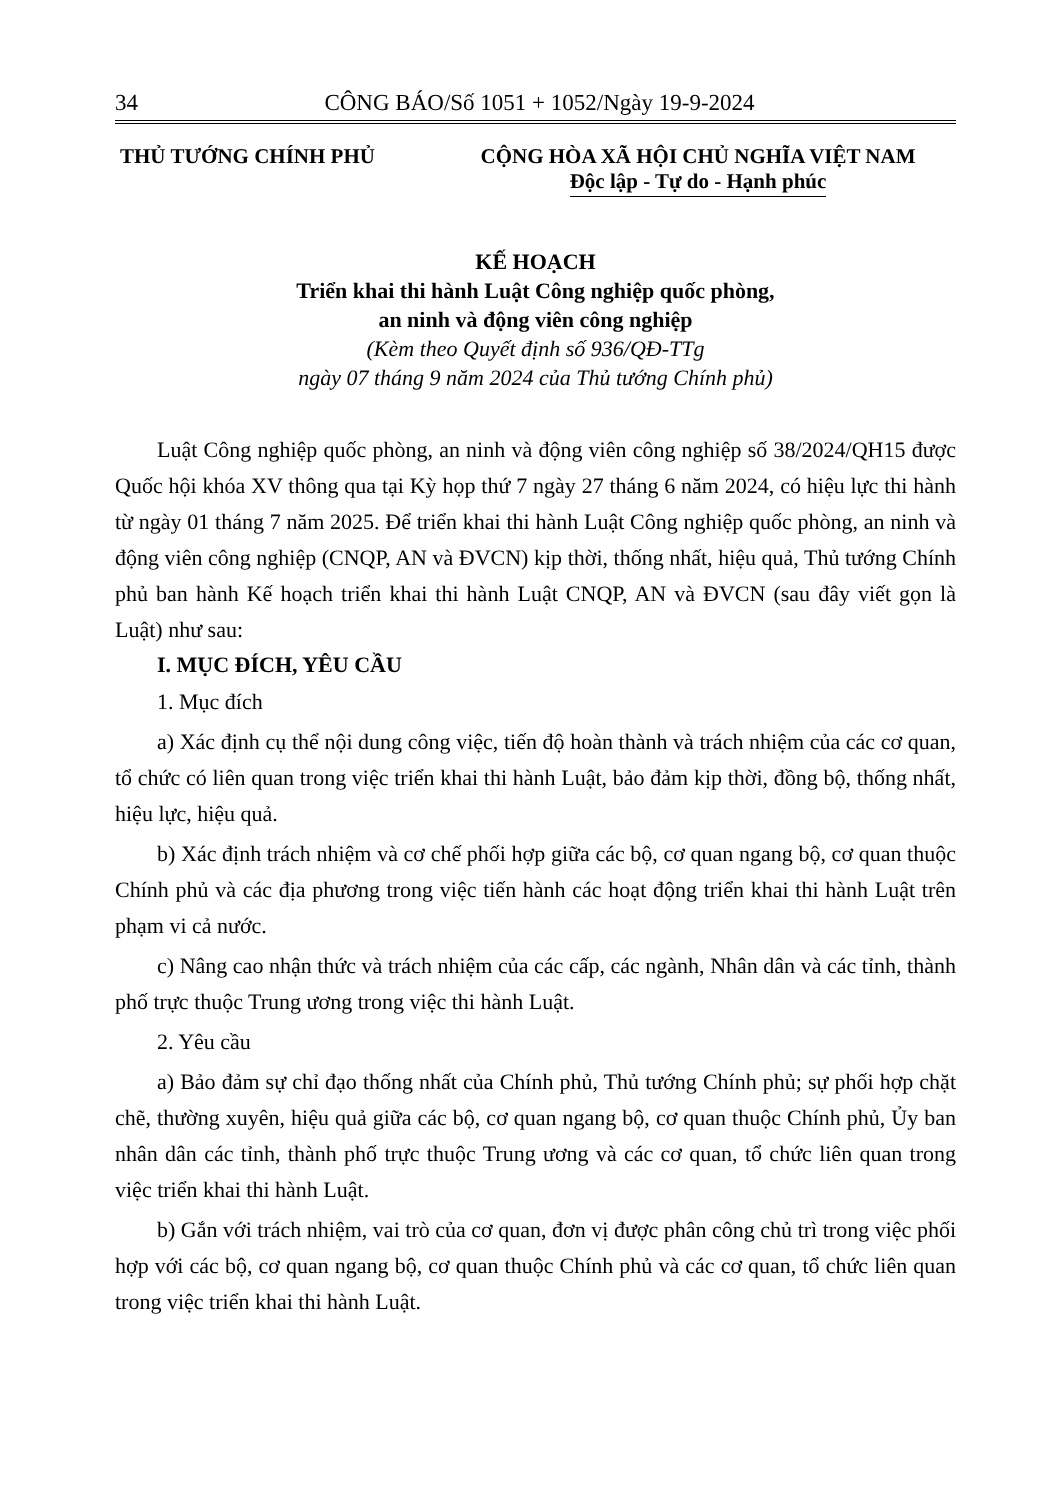34 CÔNG BÁO/Số 1051 + 1052/Ngày 19-9-2024
THỦ TƯỚNG CHÍNH PHỦ CỘNG HÒA XÃ HỘI CHỦ NGHĨA VIỆT NAM
Độc lập - Tự do - Hạnh phúc
KẾ HOẠCH
Triển khai thi hành Luật Công nghiệp quốc phòng,
an ninh và động viên công nghiệp
(Kèm theo Quyết định số 936/QĐ-TTg
ngày 07 tháng 9 năm 2024 của Thủ tướng Chính phủ)
Luật Công nghiệp quốc phòng, an ninh và động viên công nghiệp số 38/2024/QH15 được Quốc hội khóa XV thông qua tại Kỳ họp thứ 7 ngày 27 tháng 6 năm 2024, có hiệu lực thi hành từ ngày 01 tháng 7 năm 2025. Để triển khai thi hành Luật Công nghiệp quốc phòng, an ninh và động viên công nghiệp (CNQP, AN và ĐVCN) kịp thời, thống nhất, hiệu quả, Thủ tướng Chính phủ ban hành Kế hoạch triển khai thi hành Luật CNQP, AN và ĐVCN (sau đây viết gọn là Luật) như sau:
I. MỤC ĐÍCH, YÊU CẦU
1. Mục đích
a) Xác định cụ thể nội dung công việc, tiến độ hoàn thành và trách nhiệm của các cơ quan, tổ chức có liên quan trong việc triển khai thi hành Luật, bảo đảm kịp thời, đồng bộ, thống nhất, hiệu lực, hiệu quả.
b) Xác định trách nhiệm và cơ chế phối hợp giữa các bộ, cơ quan ngang bộ, cơ quan thuộc Chính phủ và các địa phương trong việc tiến hành các hoạt động triển khai thi hành Luật trên phạm vi cả nước.
c) Nâng cao nhận thức và trách nhiệm của các cấp, các ngành, Nhân dân và các tỉnh, thành phố trực thuộc Trung ương trong việc thi hành Luật.
2. Yêu cầu
a) Bảo đảm sự chỉ đạo thống nhất của Chính phủ, Thủ tướng Chính phủ; sự phối hợp chặt chẽ, thường xuyên, hiệu quả giữa các bộ, cơ quan ngang bộ, cơ quan thuộc Chính phủ, Ủy ban nhân dân các tỉnh, thành phố trực thuộc Trung ương và các cơ quan, tổ chức liên quan trong việc triển khai thi hành Luật.
b) Gắn với trách nhiệm, vai trò của cơ quan, đơn vị được phân công chủ trì trong việc phối hợp với các bộ, cơ quan ngang bộ, cơ quan thuộc Chính phủ và các cơ quan, tổ chức liên quan trong việc triển khai thi hành Luật.